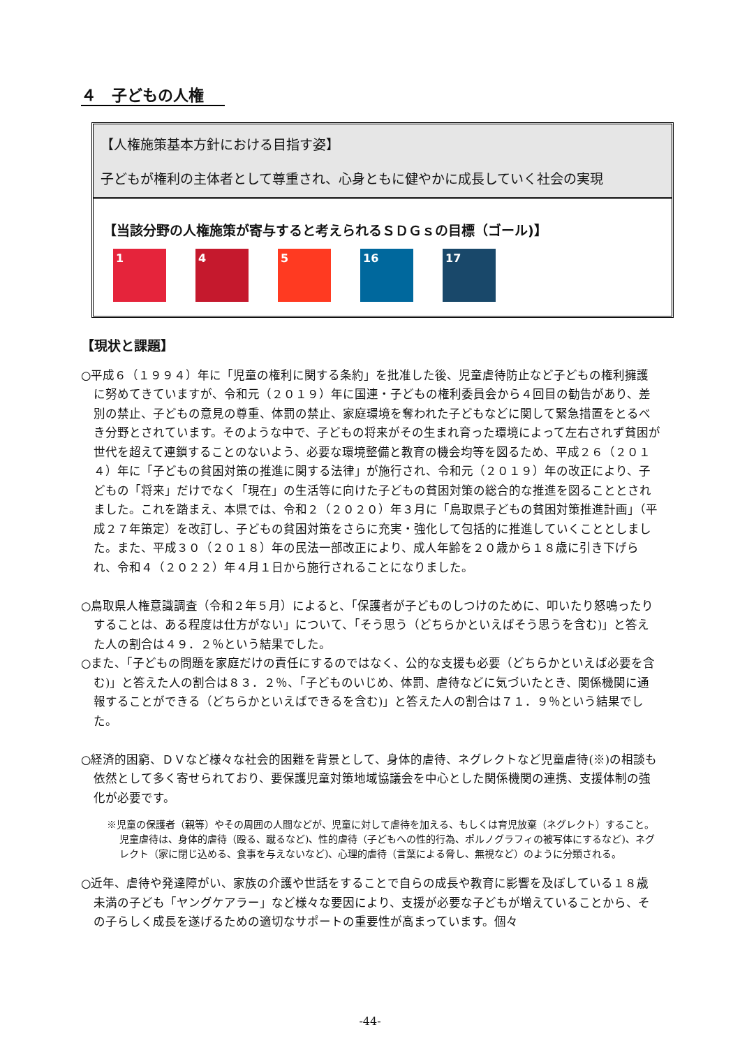４　子どもの人権
【人権施策基本方針における目指す姿】
子どもが権利の主体者として尊重され、心身ともに健やかに成長していく社会の実現
【当該分野の人権施策が寄与すると考えられるＳＤＧｓの目標（ゴール)】
1 4 5 16 17
【現状と課題】
○平成６（１９９４）年に「児童の権利に関する条約」を批准した後、児童虐待防止など子どもの権利擁護に努めてきていますが、令和元（２０１９）年に国連・子どもの権利委員会から４回目の勧告があり、差別の禁止、子どもの意見の尊重、体罰の禁止、家庭環境を奪われた子どもなどに関して緊急措置をとるべき分野とされています。そのような中で、子どもの将来がその生まれ育った環境によって左右されず貧困が世代を超えて連鎖することのないよう、必要な環境整備と教育の機会均等を図るため、平成２６（２０１４）年に「子どもの貧困対策の推進に関する法律」が施行され、令和元（２０１９）年の改正により、子どもの「将来」だけでなく「現在」の生活等に向けた子どもの貧困対策の総合的な推進を図ることとされました。これを踏まえ、本県では、令和２（２０２０）年３月に「鳥取県子どもの貧困対策推進計画」（平成２７年策定）を改訂し、子どもの貧困対策をさらに充実・強化して包括的に推進していくこととしました。また、平成３０（２０１８）年の民法一部改正により、成人年齢を２０歳から１８歳に引き下げられ、令和４（２０２２）年４月１日から施行されることになりました。
○鳥取県人権意識調査（令和２年５月）によると、「保護者が子どものしつけのために、叩いたり怒鳴ったりすることは、ある程度は仕方がない」について、「そう思う（どちらかといえばそう思うを含む)」と答えた人の割合は４９．２％という結果でした。
○また、「子どもの問題を家庭だけの責任にするのではなく、公的な支援も必要（どちらかといえば必要を含む)」と答えた人の割合は８３．２％、「子どものいじめ、体罰、虐待などに気づいたとき、関係機関に通報することができる（どちらかといえばできるを含む)」と答えた人の割合は７１．９％という結果でした。
○経済的困窮、ＤＶなど様々な社会的困難を背景として、身体的虐待、ネグレクトなど児童虐待(※)の相談も依然として多く寄せられており、要保護児童対策地域協議会を中心とした関係機関の連携、支援体制の強化が必要です。
※児童の保護者（親等）やその周囲の人間などが、児童に対して虐待を加える、もしくは育児放棄（ネグレクト）すること。児童虐待は、身体的虐待（殴る、蹴るなど)、性的虐待（子どもへの性的行為、ポルノグラフィの被写体にするなど)、ネグレクト（家に閉じ込める、食事を与えないなど)、心理的虐待（言葉による脅し、無視など）のように分類される。
○近年、虐待や発達障がい、家族の介護や世話をすることで自らの成長や教育に影響を及ぼしている１８歳未満の子ども「ヤングケアラー」など様々な要因により、支援が必要な子どもが増えていることから、その子らしく成長を遂げるための適切なサポートの重要性が高まっています。個々
-44-